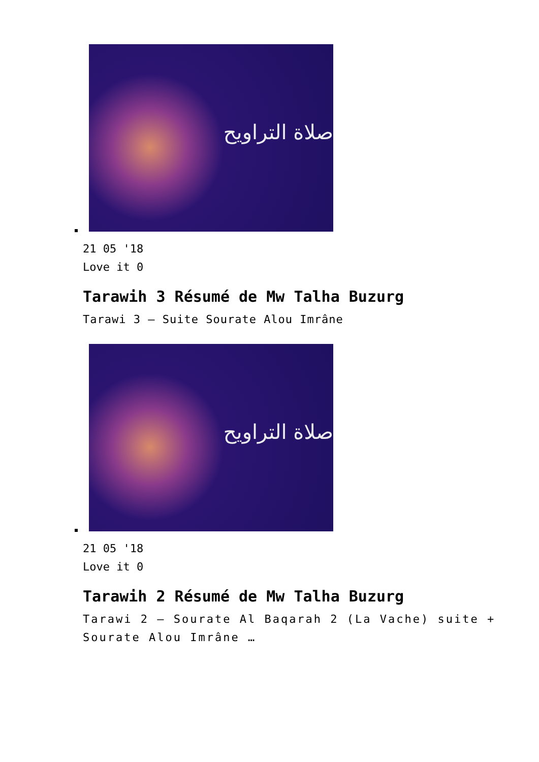صلاة التراويح
21 05 '18
Love it 0
Tarawih 3 Résumé de Mw Talha Buzurg
Tarawi 3 – Suite Sourate Alou Imrâne
صلاة التراويح
21 05 '18
Love it 0
Tarawih 2 Résumé de Mw Talha Buzurg
Tarawi 2 – Sourate Al Baqarah 2 (La Vache) suite + Sourate Alou Imrâne …